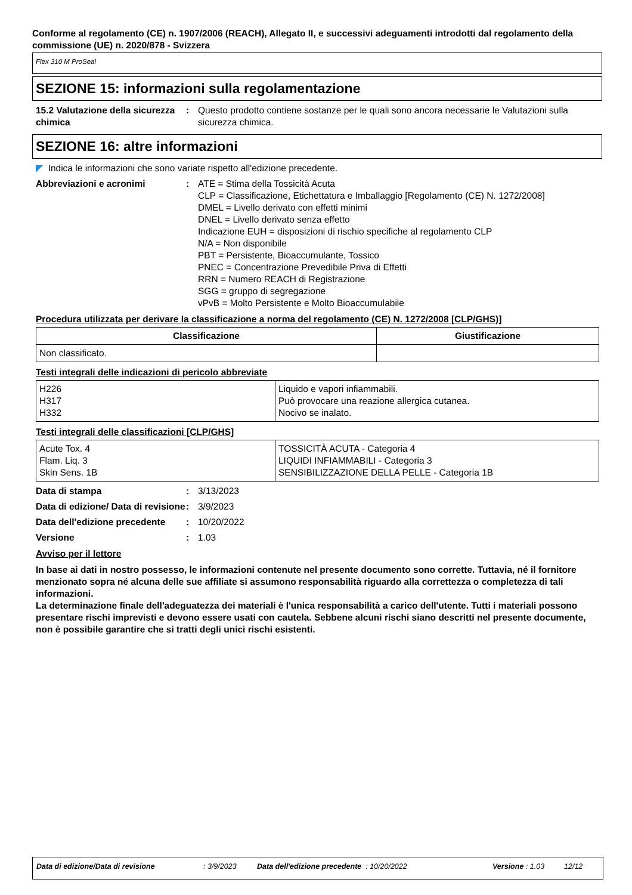Conforme al regolamento (CE) n. 1907/2006 (REACH), Allegato II, e successivi adeguamenti introdotti dal regolamento della commissione (UE) n. 2020/878 - Svizzera
Flex 310 M ProSeal
SEZIONE 15: informazioni sulla regolamentazione
15.2 Valutazione della sicurezza chimica
: Questo prodotto contiene sostanze per le quali sono ancora necessarie le Valutazioni sulla sicurezza chimica.
SEZIONE 16: altre informazioni
◤ Indica le informazioni che sono variate rispetto all'edizione precedente.
Abbreviazioni e acronimi : ATE = Stima della Tossicità Acuta
CLP = Classificazione, Etichettatura e Imballaggio [Regolamento (CE) N. 1272/2008]
DMEL = Livello derivato con effetti minimi
DNEL = Livello derivato senza effetto
Indicazione EUH = disposizioni di rischio specifiche al regolamento CLP
N/A = Non disponibile
PBT = Persistente, Bioaccumulante, Tossico
PNEC = Concentrazione Prevedibile Priva di Effetti
RRN = Numero REACH di Registrazione
SGG = gruppo di segregazione
vPvB = Molto Persistente e Molto Bioaccumulabile
Procedura utilizzata per derivare la classificazione a norma del regolamento (CE) N. 1272/2008 [CLP/GHS)]
| Classificazione | Giustificazione |
| --- | --- |
| Non classificato. | |
Testi integrali delle indicazioni di pericolo abbreviate
| H226 H317 H332 | Liquido e vapori infiammabili. Può provocare una reazione allergica cutanea. Nocivo se inalato. |
Testi integrali delle classificazioni [CLP/GHS]
| Acute Tox. 4 Flam. Liq. 3 Skin Sens. 1B | TOSSICITÀ ACUTA - Categoria 4 LIQUIDI INFIAMMABILI - Categoria 3 SENSIBILIZZAZIONE DELLA PELLE - Categoria 1B |
Data di stampa : 3/13/2023
Data di edizione/ Data di revisione
: 3/9/2023
Data dell'edizione precedente
: 10/20/2022
Versione : 1.03
Avviso per il lettore
In base ai dati in nostro possesso, le informazioni contenute nel presente documento sono corrette. Tuttavia, né il fornitore menzionato sopra né alcuna delle sue affiliate si assumono responsabilità riguardo alla correttezza o completezza di tali informazioni.
La determinazione finale dell'adeguatezza dei materiali è l'unica responsabilità a carico dell'utente. Tutti i materiali possono presentare rischi imprevisti e devono essere usati con cautela. Sebbene alcuni rischi siano descritti nel presente documente, non è possibile garantire che si tratti degli unici rischi esistenti.
Data di edizione/Data di revisione: 3/9/2023 Data dell'edizione precedente : 10/20/2022 Versione : 1.03 12/12